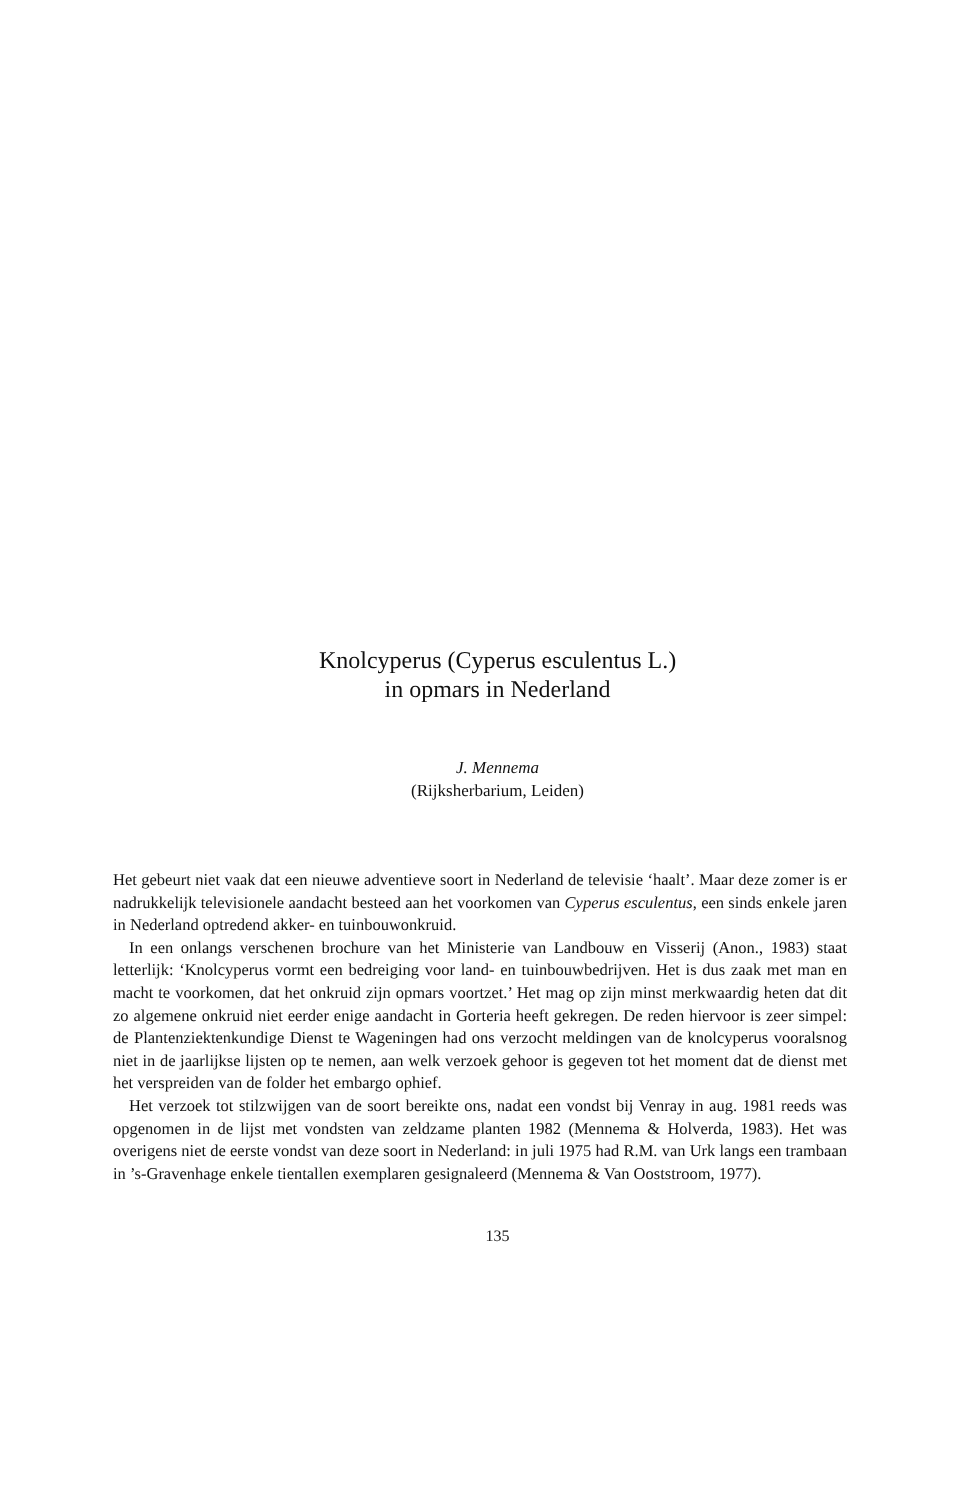Knolcyperus (Cyperus esculentus L.)
in opmars in Nederland
J. Mennema
(Rijksherbarium, Leiden)
Het gebeurt niet vaak dat een nieuwe adventieve soort in Nederland de televisie ‘haalt’. Maar deze zomer is er nadrukkelijk televisionele aandacht besteed aan het voorkomen van Cyperus esculentus, een sinds enkele jaren in Nederland optredend akker- en tuinbouwonkruid.
In een onlangs verschenen brochure van het Ministerie van Landbouw en Visserij (Anon., 1983) staat letterlijk: ‘Knolcyperus vormt een bedreiging voor land- en tuinbouwbedrijven. Het is dus zaak met man en macht te voorkomen, dat het onkruid zijn opmars voortzet.’ Het mag op zijn minst merkwaardig heten dat dit zo algemene onkruid niet eerder enige aandacht in Gorteria heeft gekregen. De reden hiervoor is zeer simpel: de Plantenziektenkundige Dienst te Wageningen had ons verzocht meldingen van de knolcyperus vooralsnog niet in de jaarlijkse lijsten op te nemen, aan welk verzoek gehoor is gegeven tot het moment dat de dienst met het verspreiden van de folder het embargo ophief.
Het verzoek tot stilzwijgen van de soort bereikte ons, nadat een vondst bij Venray in aug. 1981 reeds was opgenomen in de lijst met vondsten van zeldzame planten 1982 (Mennema & Holverda, 1983). Het was overigens niet de eerste vondst van deze soort in Nederland: in juli 1975 had R.M. van Urk langs een trambaan in ’s-Gravenhage enkele tientallen exemplaren gesignaleerd (Mennema & Van Ooststroom, 1977).
135